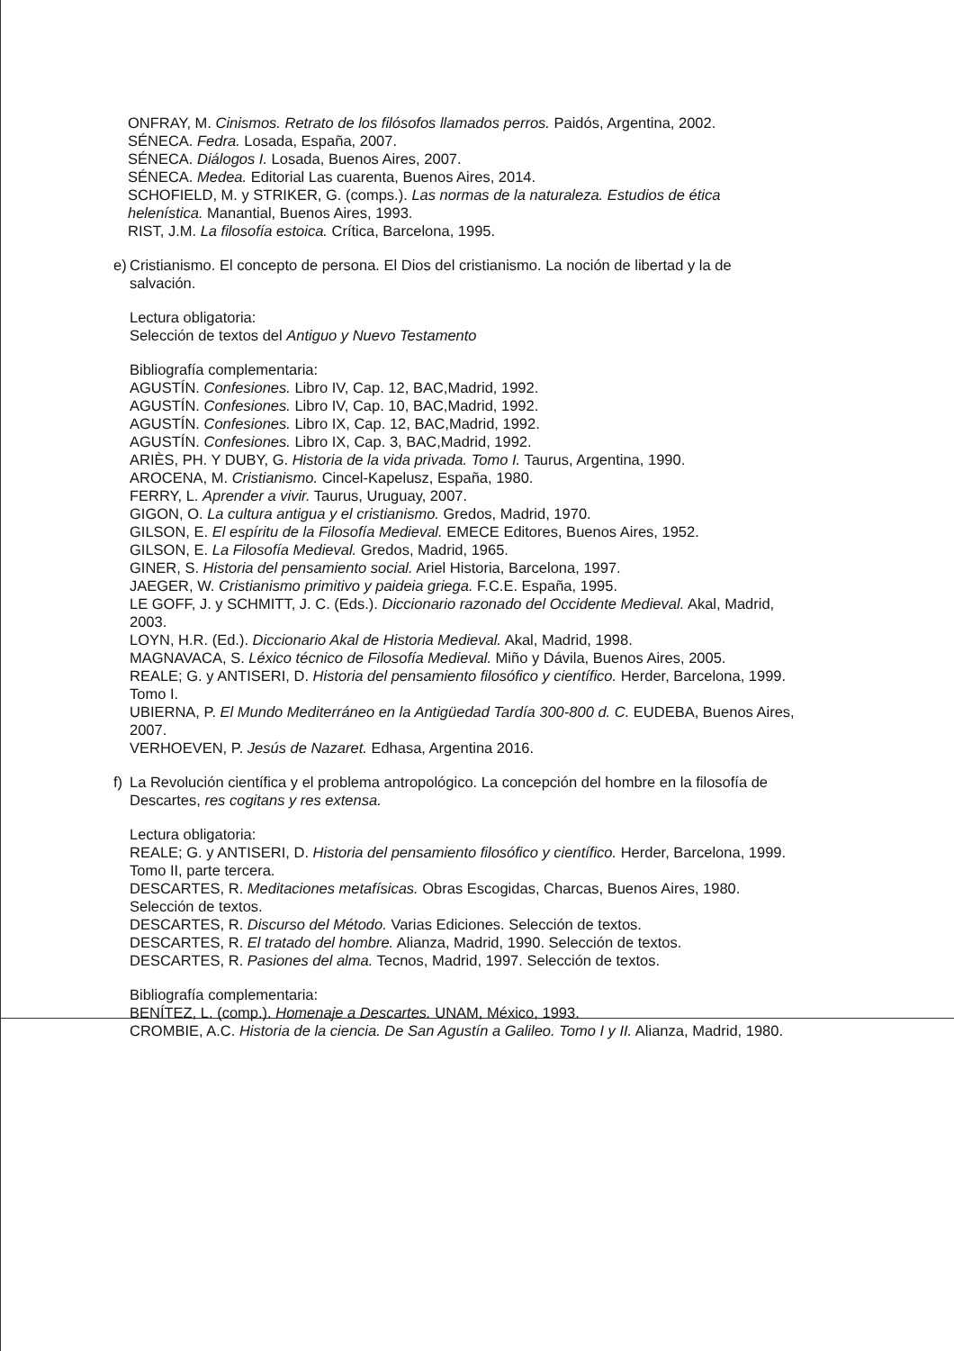ONFRAY, M. Cinismos. Retrato de los filósofos llamados perros. Paidós, Argentina, 2002.
SÉNECA. Fedra. Losada, España, 2007.
SÉNECA. Diálogos I. Losada, Buenos Aires, 2007.
SÉNECA. Medea. Editorial Las cuarenta, Buenos Aires, 2014.
SCHOFIELD, M. y STRIKER, G. (comps.). Las normas de la naturaleza. Estudios de ética helenística. Manantial, Buenos Aires, 1993.
RIST, J.M. La filosofía estoica. Crítica, Barcelona, 1995.
e)
Cristianismo. El concepto de persona. El Dios del cristianismo. La noción de libertad y la de salvación.
Lectura obligatoria:
Selección de textos del Antiguo y Nuevo Testamento
Bibliografía complementaria:
AGUSTÍN. Confesiones. Libro IV, Cap. 12, BAC,Madrid, 1992.
AGUSTÍN. Confesiones. Libro IV, Cap. 10, BAC,Madrid, 1992.
AGUSTÍN. Confesiones. Libro IX, Cap. 12, BAC,Madrid, 1992.
AGUSTÍN. Confesiones. Libro IX, Cap. 3, BAC,Madrid, 1992.
ARIÈS, PH. Y DUBY, G. Historia de la vida privada. Tomo I. Taurus, Argentina, 1990.
AROCENA, M. Cristianismo. Cincel-Kapelusz, España, 1980.
FERRY, L. Aprender a vivir. Taurus, Uruguay, 2007.
GIGON, O. La cultura antigua y el cristianismo. Gredos, Madrid, 1970.
GILSON, E. El espíritu de la Filosofía Medieval. EMECE Editores, Buenos Aires, 1952.
GILSON, E. La Filosofía Medieval. Gredos, Madrid, 1965.
GINER, S. Historia del pensamiento social. Ariel Historia, Barcelona, 1997.
JAEGER, W. Cristianismo primitivo y paideia griega. F.C.E. España, 1995.
LE GOFF, J. y SCHMITT, J. C. (Eds.). Diccionario razonado del Occidente Medieval. Akal, Madrid, 2003.
LOYN, H.R. (Ed.). Diccionario Akal de Historia Medieval. Akal, Madrid, 1998.
MAGNAVACA, S. Léxico técnico de Filosofía Medieval. Miño y Dávila, Buenos Aires, 2005.
REALE; G. y ANTISERI, D. Historia del pensamiento filosófico y científico. Herder, Barcelona, 1999. Tomo I.
UBIERNA, P. El Mundo Mediterráneo en la Antigüedad Tardía 300-800 d. C. EUDEBA, Buenos Aires, 2007.
VERHOEVEN, P. Jesús de Nazaret. Edhasa, Argentina 2016.
f)
La Revolución científica y el problema antropológico. La concepción del hombre en la filosofía de Descartes, res cogitans y res extensa.
Lectura obligatoria:
REALE; G. y ANTISERI, D. Historia del pensamiento filosófico y científico. Herder, Barcelona, 1999. Tomo II, parte tercera.
DESCARTES, R. Meditaciones metafísicas. Obras Escogidas, Charcas, Buenos Aires, 1980. Selección de textos.
DESCARTES, R. Discurso del Método. Varias Ediciones. Selección de textos.
DESCARTES, R. El tratado del hombre. Alianza, Madrid, 1990. Selección de textos.
DESCARTES, R. Pasiones del alma. Tecnos, Madrid, 1997. Selección de textos.
Bibliografía complementaria:
BENÍTEZ, L. (comp.). Homenaje a Descartes. UNAM, México, 1993.
CROMBIE, A.C. Historia de la ciencia. De San Agustín a Galileo. Tomo I y II. Alianza, Madrid, 1980.